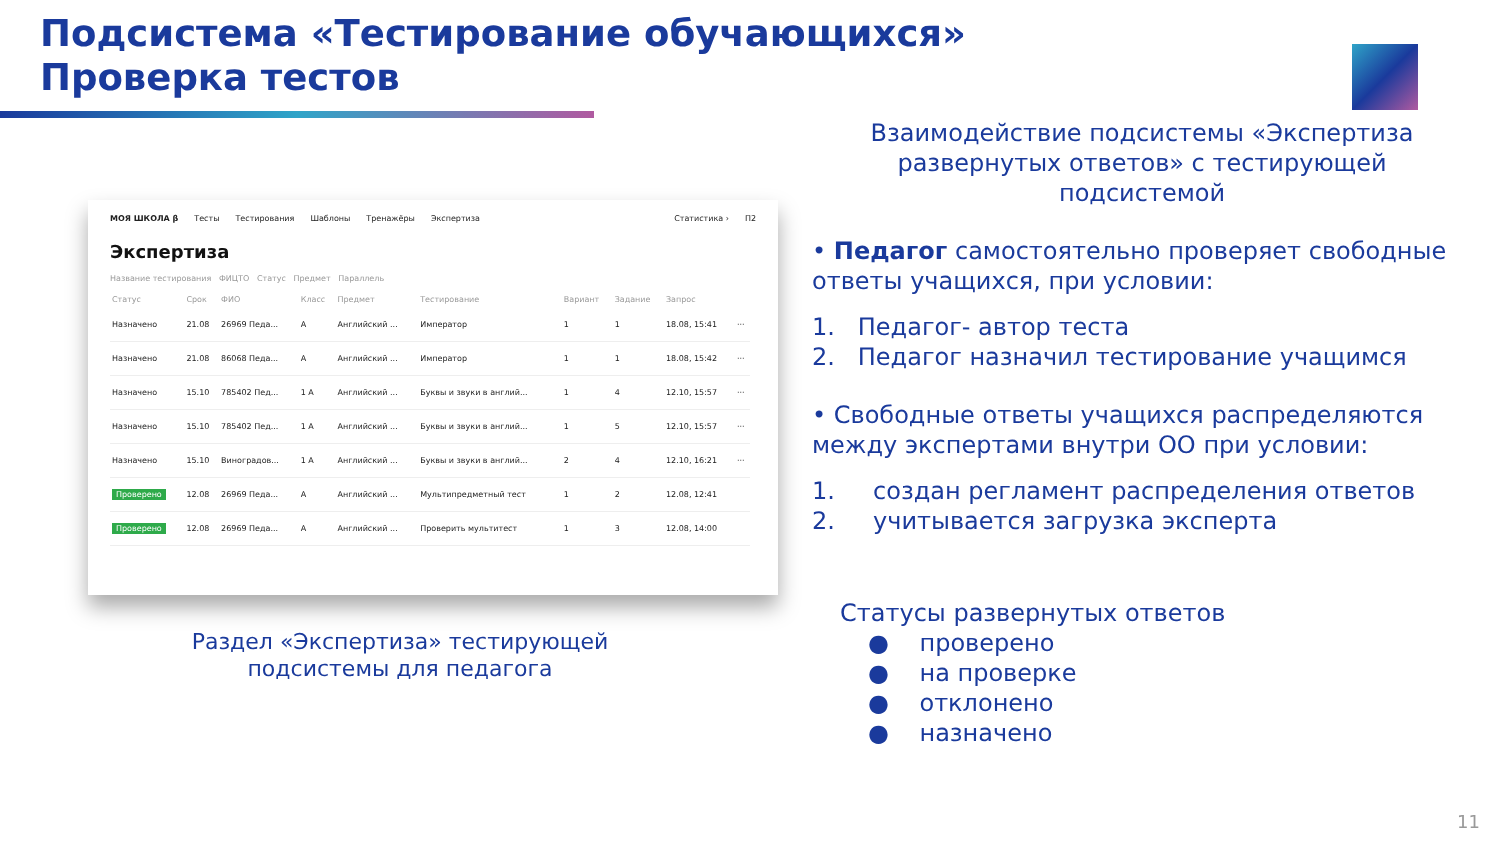Подсистема «Тестирование обучающихся»
Проверка тестов
МОЯ ШКОЛА β Тесты Тестирования Шаблоны Тренажёры Экспертиза Статистика › П2
Экспертиза
Название тестирования ФИЦТО Статус Предмет Параллель
| Статус | Срок | ФИО | Класс | Предмет | Тестирование | Вариант | Задание | Запрос | |
| --- | --- | --- | --- | --- | --- | --- | --- | --- | --- |
| Назначено | 21.08 | 26969 Педа... | A | Английский ... | Император | 1 | 1 | 18.08, 15:41 | ··· |
| Назначено | 21.08 | 86068 Педа... | A | Английский ... | Император | 1 | 1 | 18.08, 15:42 | ··· |
| Назначено | 15.10 | 785402 Пед... | 1 A | Английский ... | Буквы и звуки в англий... | 1 | 4 | 12.10, 15:57 | ··· |
| Назначено | 15.10 | 785402 Пед... | 1 A | Английский ... | Буквы и звуки в англий... | 1 | 5 | 12.10, 15:57 | ··· |
| Назначено | 15.10 | Виноградов... | 1 A | Английский ... | Буквы и звуки в англий... | 2 | 4 | 12.10, 16:21 | ··· |
| Проверено | 12.08 | 26969 Педа... | A | Английский ... | Мультипредметный тест | 1 | 2 | 12.08, 12:41 | |
| Проверено | 12.08 | 26969 Педа... | A | Английский ... | Проверить мультитест | 1 | 3 | 12.08, 14:00 | |
Раздел «Экспертиза» тестирующей подсистемы для педагога
Взаимодействие подсистемы «Экспертиза развернутых ответов» с тестирующей подсистемой
• Педагог самостоятельно проверяет свободные ответы учащихся, при условии:
1. Педагог- автор теста
2. Педагог назначил тестирование учащимся
• Свободные ответы учащихся распределяются между экспертами внутри ОО при условии:
1. создан регламент распределения ответов
2. учитывается загрузка эксперта
Статусы развернутых ответов
● проверено
● на проверке
● отклонено
● назначено
11